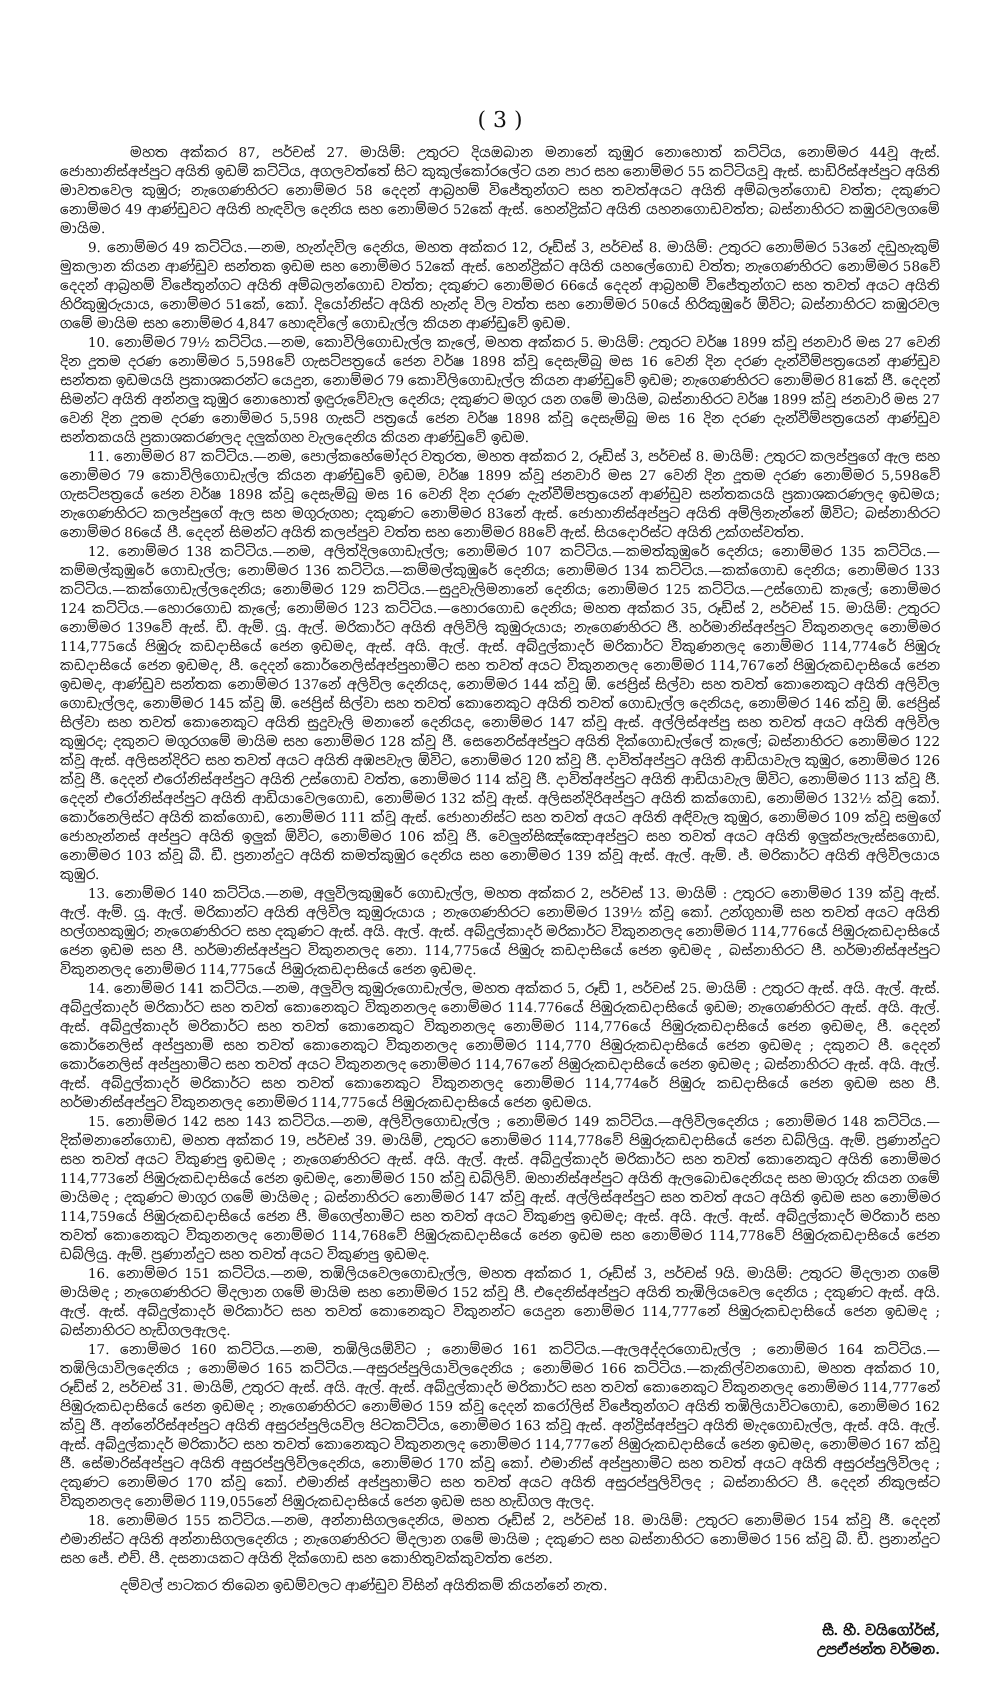( 3 )
මහත අක්කර 87, පර්චස් 27. මායිම්: උතුරට දියඔබාන මනානේ කුඹුර නොහොත් කට්ටිය, නොම්මර 44වූ ඇස්. ජොහානිස්අප්පුට අයිති ඉඩම් කට්ටිය, අගලවත්තේ සිට කුකුල්කෝරලේට යන පාර සහ නොම්මර 55 කට්ටියවූ ඇස්. සාඩිරිස්අප්පුට අයිති මාවතවෙල කුඹුර; නැගෙණහිරට නොම්මර 58 දෙදන් ආබ්‍රහම් විජේතුන්ගට සහ තවත්අයට අයිති අම්බලන්ගොඩ වත්ත; දකුණට නොම්මර 49 ආණ්ඩුවට අයිති හැඳවිල දෙනිය සහ නොම්මර 52කේ ඇස්. හෙන්ද්‍රික්ට අයිති යහනගොඩවත්ත; බස්නාහිරට කඹුරවලගමේ මායිම.
9. නොම්මර 49 කට්ටිය.—නම, හැන්දවිල දෙනිය, මහත අක්කර 12, රූඩ්ස් 3, පර්චස් 8. මායිම්: උතුරට නොම්මර 53නේ දඩුහැකුම් මුකලාන කියන ආණ්ඩුව සන්තක ඉඩම සහ නොම්මර 52කේ ඇස්. හෙන්ද්‍රික්ට අයිති යහලේගොඩ වත්ත; නැගෙණහිරට නොම්මර 58වේ දෙදන් ආබ්‍රහම් විජේතුන්ගට අයිති අම්බලන්ගොඩ වත්ත; දකුණට නොම්මර 66යේ දෙදන් ආබ්‍රහම් විජේතුන්ගට සහ තවත් අයට අයිති හිරිකුඹුරුයාය, නොම්මර 51කේ, කෝ. දියෝනිස්ට අයිති හැන්ද විල වත්ත සහ නොම්මර 50යේ හිරිකුඹුරේ ඕවිට; බස්නාහිරට කඹුරවල ගමේ මායිම සහ නොම්මර 4,847 හොඳවිලේ ගොඩැල්ල කියන ආණ්ඩුවේ ඉඩම.
10. නොම්මර 79½ කට්ටිය.—නම, කොවිලිගොඩැල්ල කැලේ, මහත අක්කර 5. මායිම්: උතුරට වර්ෂ 1899 ක්වූ ජනවාරි මස 27 වෙනි දින දූතම දරණ නොම්මර 5,598වේ ගැසට්පත්‍රයේ ජෙන වර්ෂ 1898 ක්වූ දෙසැම්බු මස 16 වෙනි දින දරණ දැන්වීම්පත්‍රයෙන් ආණ්ඩුව සන්තක ඉඩමයයි ප්‍රකාශකරන්ට යෙදුන, නොම්මර 79 කොවිලිගොඩැල්ල කියන ආණ්ඩුවේ ඉඩම; නැගෙණහිරට නොම්මර 81කේ ජී. දෙදන් සිමන්ට අයිති අන්නලු කුඹුර නොහොත් ඉඳුරුවේවැල දෙනිය; දකුණට මගුර යන ගමේ මායිම, බස්නාහිරට වර්ෂ 1899 ක්වූ ජනවාරි මස 27 වෙනි දින දූතම දරණ නොම්මර 5,598 ගැසට් පත්‍රයේ ජෙන වර්ෂ 1898 ක්වූ දෙසැම්බු මස 16 දින දරණ දැන්වීම්පත්‍රයෙන් ආණ්ඩුව සන්තකයයි ප්‍රකාශකරණලද දලුක්ගහ වැලදෙනිය කියන ආණ්ඩුවේ ඉඩම.
11. නොම්මර 87 කට්ටිය.—නම, පොල්කහේමෝදර වතුරත, මහත අක්කර 2, රූඩ්ස් 3, පර්චස් 8. මායිම්: උතුරට කලප්පුගේ ඇල සහ නොම්මර 79 කොවිලිගොඩැල්ල කියන ආණ්ඩුවේ ඉඩම, වර්ෂ 1899 ක්වූ ජනවාරි මස 27 වෙනි දින දූතම දරණ නොම්මර 5,598වේ ගැසට්පත්‍රයේ ජෙන වර්ෂ 1898 ක්වූ දෙසැම්බු මස 16 වෙනි දින දරණ දැන්වීම්පත්‍රයෙන් ආණ්ඩුව සන්තකයයි ප්‍රකාශකරණලද ඉඩමය; නැගෙණහිරට කලප්පුගේ ඇල සහ මගුරුගහ; දකුණට නොම්මර 83නේ ඇස්. ජොහානිස්අප්පුට අයිති අම්ලිනැන්නේ ඕවිට; බස්නාහිරට නොම්මර 86යේ පී. දෙදන් සිමන්ට අයිති කලප්පුව වත්ත සහ නොම්මර 88වේ ඇස්. සියදොරිස්ට අයිති උක්ගස්වත්ත.
12. නොම්මර 138 කට්ටිය.—නම, අලිත්දිලගොඩැල්ල; නොම්මර 107 කට්ටිය.—කමත්කුඹුරේ දෙනිය; නොම්මර 135 කට්ටිය.—කම්මල්කුඹුරේ ගොඩැල්ල; නොම්මර 136 කට්ටිය.—කම්මල්කුඹුරේ දෙනිය; නොම්මර 134 කට්ටිය.—කක්ගොඩ දෙනිය; නොම්මර 133 කට්ටිය.—කක්ගොඩැල්ලදෙනිය; නොම්මර 129 කට්ටිය.—සුදුවැලිමනානේ දෙනිය; නොම්මර 125 කට්ටිය.—උස්ගොඩ කැලේ; නොම්මර 124 කට්ටිය.—හොරගොඩ කැලේ; නොම්මර 123 කට්ටිය.—හොරගොඩ දෙනිය; මහත අක්කර 35, රූඩ්ස් 2, පර්චස් 15. මායිම්: උතුරට නොම්මර 139වේ ඇස්. ඩී. ඇම්. යූ. ඇල්. මරිකාර්ට අයිති අලිවිලි කුඹුරුයාය; නැගෙණහිරට ජී. හර්මානිස්අප්පුට විකුනනලද නොම්මර 114,775යේ පිඹුරු කඩදාසියේ ජෙන ඉඩමද, ඇස්. අයි. ඇල්. ඇස්. අබ්දුල්කාදර් මරිකාර්ට විකුණනලද නොම්මර 114,774රේ පිඹුරු කඩදාසියේ ජෙන ඉඩමද, පී. දෙදන් කොර්නෙලිස්අප්පුහාමිට සහ තවත් අයට විකුනනලද නොම්මර 114,767නේ පිඹුරුකඩදාසියේ ජෙන ඉඩමද, ආණ්ඩුව සන්තක නොම්මර 137නේ අලිවිල දෙනියද, නොම්මර 144 ක්වූ ඕ. ජෙප්‍රිස් සිල්වා සහ තවත් කොනෙකුට අයිති අලිවිල ගොඩැල්ලද, නොම්මර 145 ක්වූ ඕ. ජෙප්‍රිස් සිල්වා සහ තවත් කොනෙකුට අයිති තවත් ගොඩැල්ල දෙනියද, නොම්මර 146 ක්වූ ඕ. ජෙප්‍රිස් සිල්වා සහ තවත් කොනෙකුට අයිති සුදුවැලි මනානේ දෙනියද, නොම්මර 147 ක්වූ ඇස්. අල්ලිස්අප්පු සහ තවත් අයට අයිති අලිවිල කුඹුරද; දකුනට මගුරගමේ මායිම සහ නොම්මර 128 ක්වූ ජී. සෙනෙරිස්අප්පුට අයිති දික්ගොඩැල්ලේ කැලේ; බස්නාහිරට නොම්මර 122 ක්වූ ඇස්. අලිසන්දිරිට සහ තවත් අයට අයිති අඹපවැල ඕවිට, නොම්මර 120 ක්වූ ජී. දාවිත්අප්පුට අයිති ආඩියාවැල කුඹුර, නොම්මර 126 ක්වූ ජී. දෙදන් එරෝනිස්අප්පුට අයිති උස්ගොඩ වත්ත, නොම්මර 114 ක්වූ ජී. දාවිත්අප්පුට අයිති ආඩියාවැල ඕවිට, නොම්මර 113 ක්වූ ජී. දෙදන් එරෝනිස්අප්පුට අයිති ආඩියාවෙලගොඩ, නොම්මර 132 ක්වූ ඇස්. අලිසන්දිරිඅප්පුට අයිති කක්ගොඩ, නොම්මර 132½ ක්වූ කෝ. කොර්නෙලිස්ට අයිති කක්ගොඩ, නොම්මර 111 ක්වූ ඇස්. ජොහානිස්ට සහ තවත් අයට අයිති අඳිවැල කුඹුර, නොම්මර 109 ක්වූ සමුගේ ජොහැන්නස් අප්පුට අයිති ඉලුක් ඕවිට, නොම්මර 106 ක්වූ ජී. වෙලුන්සිඤ්ඤොඅප්පුට සහ තවත් අයට අයිති ඉලුක්පැලැස්සගොඩ, නොම්මර 103 ක්වූ බී. ඩී. ප්‍රනාන්දුට අයිති කමත්කුඹුර දෙනිය සහ නොම්මර 139 ක්වූ ඇස්. ඇල්. ඇම්. ජ්. මරිකාර්ට අයිති අලිවිලයාය කුඹුර.
13. නොම්මර 140 කට්ටිය.—නම, අලුවිලකුඹුරේ ගොඩැල්ල, මහත අක්කර 2, පර්චස් 13. මායිම් : උතුරට නොම්මර 139 ක්වූ ඇස්. ඇල්. ඇම්. යූ. ඇල්. මරිකාන්ට අයිති අලිවිල කුඹුරුයාය ; නැගෙණහිරට නොම්මර 139½ ක්වූ කෝ. උන්ගුහාමි සහ තවත් අයට අයිති හල්ගහකුඹුර; නැගෙණහිරට සහ දකුණට ඇස්. අයි. ඇල්. ඇස්. අබ්දුල්කාදර් මරිකාර්ට විකුනනලද නොම්මර 114,776යේ පිඹුරුකඩදාසියේ ජෙන ඉඩම සහ පී. හර්මානිස්අප්පුට විකුනනලද නො. 114,775යේ පිඹුරු කඩදාසියේ ජෙන ඉඩමද , බස්නාහිරට පී. හර්මානිස්අප්පුට විකුනනලද නොම්මර 114,775යේ පිඹුරුකඩදාසියේ ජෙන ඉඩමද.
14. නොම්මර 141 කට්ටිය.—නම, අලුවිල කුඹුරුගොඩැල්ල, මහත අක්කර 5, රූඩ් 1, පර්චස් 25. මායිම් : උතුරට ඇස්. අයි. ඇල්. ඇස්. අබ්දුල්කාදර් මරිකාර්ට සහ තවත් කොනෙකුට විකුනනලද නොම්මර 114.776යේ පිඹුරුකඩදාසියේ ඉඩම; නැගෙණහිරට ඇස්. අයි. ඇල්. ඇස්. අබ්දුල්කාදර් මරිකාර්ට සහ තවත් කොනෙකුට විකුනනලද නොම්මර 114,776යේ පිඹුරුකඩදාසියේ ජෙන ඉඩමද, පී. දෙදන් කොර්නෙලිස් අප්පුහාමි සහ තවත් කොනෙකුට විකුනනලද නොම්මර 114,770 පිඹුරුකඩදාසියේ ජෙන ඉඩමද ; දකුනට පී. දෙදන් කොර්නෙලිස් අප්පුහාමිට සහ තවත් අයට විකුනනලද නොම්මර 114,767නේ පිඹුරුකඩදාසියේ ජෙන ඉඩමද ; බස්නාහිරට ඇස්. අයි. ඇල්. ඇස්. අබ්දුල්කාදර් මරිකාර්ට සහ තවත් කොනෙකුට විකුනනලද නොම්මර 114,774රේ පිඹුරු කඩදාසියේ ජෙන ඉඩම සහ පී. හර්මානිස්අප්පුට විකුනනලද නොම්මර 114,775යේ පිඹුරුකඩදාසියේ ජෙන ඉඩමය.
15. නොම්මර 142 සහ 143 කට්ටිය.—නම, අලිවිලගොඩැල්ල ; නොම්මර 149 කට්ටිය.—අලිවිලදෙනිය ; නොම්මර 148 කට්ටිය.—දික්මනානේගොඩ, මහත අක්කර 19, පර්චස් 39. මායිම්, උතුරට නොම්මර 114,778වේ පිඹුරුකඩදාසියේ ජෙන ඩබ්ලියු. ඇම්. ප්‍රණාන්දුට සහ තවත් අයට විකුණපු ඉඩමද ; නැගෙණහිරට ඇස්. අයි. ඇල්. ඇස්. අබ්දුල්කාදර් මරිකාර්ට සහ තවත් කොනෙකුට අයිති නොම්මර 114,773නේ පිඹුරුකඩදාසියේ ජෙන ඉඩමද, නොම්මර 150 ක්වූ ඩබ්ලිව්. ඔහානිස්අප්පුට අයිති ඇලබොඩදෙනියද සහ මාගුරු කියන ගමේ මායිමද ; දකුණට මාගුර ගමේ මායිමද ; බස්නාහිරට නොම්මර 147 ක්වූ ඇස්. අල්ලිස්අප්පුට සහ තවත් අයට අයිති ඉඩම සහ නොම්මර 114,759යේ පිඹුරුකඩදාසියේ ජෙන පී. මිගෙල්හාමිට සහ තවත් අයට විකුණපු ඉඩමද; ඇස්. අයි. ඇල්. ඇස්. අබ්දුල්කාදර් මරිකාර් සහ තවත් කොනෙකුට විකුනනලද නොම්මර 114,768වේ පිඹුරුකඩදාසියේ ජෙන ඉඩම සහ නොම්මර 114,778වේ පිඹුරුකඩදාසියේ ජෙන ඩබ්ලියු. ඇම්. ප්‍රණාන්දුට සහ තවත් අයට විකුණපු ඉඩමද.
16. නොම්මර 151 කට්ටිය.—නම, තඹිලියවෙලගොඩැල්ල, මහත අක්කර 1, රූඩ්ස් 3, පර්චස් 9යි. මායිම්: උතුරට මිදලාන ගමේ මායිමද ; නැගෙණහිරට මිදලාන ගමේ මායිම සහ නොම්මර 152 ක්වූ පී. එදෙනිස්අප්පුට අයිති තැඹිලියවෙල දෙනිය ; දකුණට ඇස්. අයි. ඇල්. ඇස්. අබ්දුල්කාදර් මරිකාර්ට සහ තවත් කොනෙකුට විකුනන්ට යෙදුන නොම්මර 114,777නේ පිඹුරුකඩදාසියේ ජෙන ඉඩමද ; බස්නාහිරට හැඩිගලඇලද.
17. නොම්මර 160 කට්ටිය.—නම, තඹිලියඕවිට ; නොම්මර 161 කට්ටිය.—ඇලඅද්දරගොඩැල්ල ; නොම්මර 164 කට්ටිය.—තඹිලියාවිලදෙනිය ; නොම්මර 165 කට්ටිය.—අසුරප්පුලියාවිලදෙනිය ; නොම්මර 166 කට්ටිය.—කැකිල්වනගොඩ, මහත අක්කර 10, රූඩ්ස් 2, පර්චස් 31. මායිම්, උතුරට ඇස්. අයි. ඇල්. ඇස්. අබ්දුල්කාදර් මරිකාර්ට සහ තවත් කොනෙකුට විකුනනලද නොම්මර 114,777නේ පිඹුරුකඩදාසියේ ජෙන ඉඩමද ; නැගෙණහිරට නොම්මර 159 ක්වූ දෙදන් කරෝලිස් විජේතුන්ගට අයිති තඹිලියාවිටගොඩ, නොම්මර 162 ක්වූ ජී. අන්නේරිස්අප්පුට අයිති අසුරප්පුලියවිල පිටකට්ටිය, නොම්මර 163 ක්වූ ඇස්. අන්ද්‍රිස්අප්පුට අයිති මැදගොඩැල්ල, ඇස්. අයි. ඇල්. ඇස්. අබ්දුල්කාදර් මරිකාර්ට සහ තවත් කොනෙකුට විකුනනලද නොම්මර 114,777නේ පිඹුරුකඩදාසියේ ජෙන ඉඩමද, නොම්මර 167 ක්වූ ජී. සේමාරිස්අප්පුට අයිති අසුරප්පුලිවිලදෙනිය, නොම්මර 170 ක්වූ කෝ. එමානිස් අප්පුහාමිට සහ තවත් අයට අයිති අසුරප්පුලිවිලද ; දකුණට නොම්මර 170 ක්වූ කෝ. එමානිස් අප්පුහාමිට සහ තවත් අයට අයිති අසුරප්පුලිවිලද ; බස්නාහිරට පී. දෙදන් නිකුලස්ට විකුනනලද නොම්මර 119,055නේ පිඹුරුකඩදාසියේ ජෙන ඉඩම සහ හැඩිගල ඇලද.
18. නොම්මර 155 කට්ටිය.—නම, අන්නාසිගලදෙනිය, මහත රූඩ්ස් 2, පර්චස් 18. මායිම්: උතුරට නොම්මර 154 ක්වූ ජී. දෙදන් එමානිස්ට අයිති අන්නාසිගලදෙනිය ; නැගෙණහිරට මිදලාන ගමේ මායිම ; දකුණට සහ බස්නාහිරට නොම්මර 156 ක්වූ බී. ඩී. ප්‍රනාන්දුට සහ ජේ. එච්. පී. දසනායකට අයිති දික්ගොඩ සහ කොහිතුවක්කුවත්ත ජෙන.
දම්වල් පාටකර තිබෙන ඉඩම්වලට ආණ්ඩුව විසින් අයිතිකම් කියන්නේ නැත.
සී. හී. වයිගෝර්ස්,
උපඒජන්ත වර්මන.